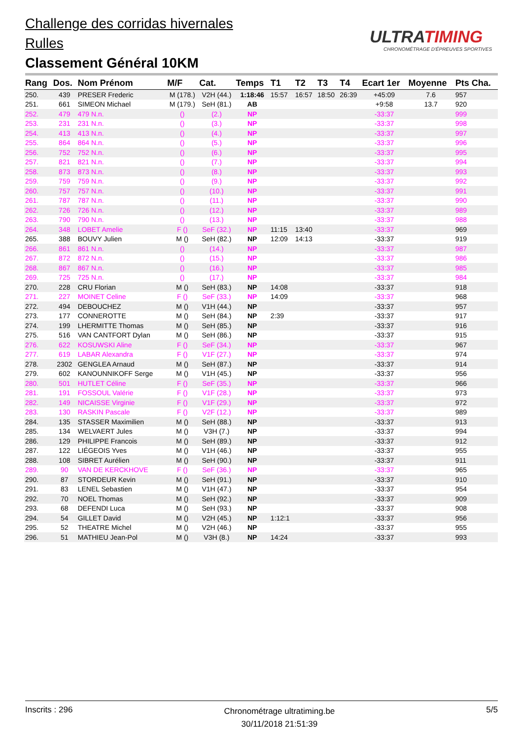Challenge des corridas hivernales
Rulles
Classement Général 10KM
ULTRATIMING
CHRONOMÉTRAGE D'ÉPREUVES SPORTIVES
| Rang | Dos. | Nom Prénom | M/F | Cat. | Temps | T1 | T2 | T3 | T4 | Ecart 1er | Moyenne | Pts Cha. |
| --- | --- | --- | --- | --- | --- | --- | --- | --- | --- | --- | --- | --- |
| 250. | 439 | PRESER Frederic | M (178.) | V2H (44.) | 1:18:46 | 15:57 | 16:57 | 18:50 | 26:39 | +45:09 | 7.6 | 957 |
| 251. | 661 | SIMEON Michael | M (179.) | SeH (81.) | AB | | | | | +9:58 | 13.7 | 920 |
| 252. | 479 | 479 N.n. | () | (2.) | NP | | | | | -33:37 | | 999 |
| 253. | 231 | 231 N.n. | () | (3.) | NP | | | | | -33:37 | | 998 |
| 254. | 413 | 413 N.n. | () | (4.) | NP | | | | | -33:37 | | 997 |
| 255. | 864 | 864 N.n. | () | (5.) | NP | | | | | -33:37 | | 996 |
| 256. | 752 | 752 N.n. | () | (6.) | NP | | | | | -33:37 | | 995 |
| 257. | 821 | 821 N.n. | () | (7.) | NP | | | | | -33:37 | | 994 |
| 258. | 873 | 873 N.n. | () | (8.) | NP | | | | | -33:37 | | 993 |
| 259. | 759 | 759 N.n. | () | (9.) | NP | | | | | -33:37 | | 992 |
| 260. | 757 | 757 N.n. | () | (10.) | NP | | | | | -33:37 | | 991 |
| 261. | 787 | 787 N.n. | () | (11.) | NP | | | | | -33:37 | | 990 |
| 262. | 726 | 726 N.n. | () | (12.) | NP | | | | | -33:37 | | 989 |
| 263. | 790 | 790 N.n. | () | (13.) | NP | | | | | -33:37 | | 988 |
| 264. | 348 | LOBET Amelie | F () | SeF (32.) | NP | 11:15 | 13:40 | | | -33:37 | | 969 |
| 265. | 388 | BOUVY Julien | M () | SeH (82.) | NP | 12:09 | 14:13 | | | -33:37 | | 919 |
| 266. | 861 | 861 N.n. | () | (14.) | NP | | | | | -33:37 | | 987 |
| 267. | 872 | 872 N.n. | () | (15.) | NP | | | | | -33:37 | | 986 |
| 268. | 867 | 867 N.n. | () | (16.) | NP | | | | | -33:37 | | 985 |
| 269. | 725 | 725 N.n. | () | (17.) | NP | | | | | -33:37 | | 984 |
| 270. | 228 | CRU Florian | M () | SeH (83.) | NP | 14:08 | | | | -33:37 | | 918 |
| 271. | 227 | MOINET Celine | F () | SeF (33.) | NP | 14:09 | | | | -33:37 | | 968 |
| 272. | 494 | DEBOUCHEZ | M () | V1H (44.) | NP | | | | | -33:37 | | 957 |
| 273. | 177 | CONNEROTTE | M () | SeH (84.) | NP | 2:39 | | | | -33:37 | | 917 |
| 274. | 199 | LHERMITTE Thomas | M () | SeH (85.) | NP | | | | | -33:37 | | 916 |
| 275. | 516 | VAN CANTFORT Dylan | M () | SeH (86.) | NP | | | | | -33:37 | | 915 |
| 276. | 622 | KOSUWSKI Aline | F () | SeF (34.) | NP | | | | | -33:37 | | 967 |
| 277. | 619 | LABAR Alexandra | F () | V1F (27.) | NP | | | | | -33:37 | | 974 |
| 278. | 2302 | GENGLEA Arnaud | M () | SeH (87.) | NP | | | | | -33:37 | | 914 |
| 279. | 602 | KANOUNNIKOFF Serge | M () | V1H (45.) | NP | | | | | -33:37 | | 956 |
| 280. | 501 | HUTLET Céline | F () | SeF (35.) | NP | | | | | -33:37 | | 966 |
| 281. | 191 | FOSSOUL Valérie | F () | V1F (28.) | NP | | | | | -33:37 | | 973 |
| 282. | 149 | NICAISSE Virginie | F () | V1F (29.) | NP | | | | | -33:37 | | 972 |
| 283. | 130 | RASKIN Pascale | F () | V2F (12.) | NP | | | | | -33:37 | | 989 |
| 284. | 135 | STASSER Maximilien | M () | SeH (88.) | NP | | | | | -33:37 | | 913 |
| 285. | 134 | WELVAERT Jules | M () | V3H (7.) | NP | | | | | -33:37 | | 994 |
| 286. | 129 | PHILIPPE Francois | M () | SeH (89.) | NP | | | | | -33:37 | | 912 |
| 287. | 122 | LIÉGEOIS Yves | M () | V1H (46.) | NP | | | | | -33:37 | | 955 |
| 288. | 108 | SIBRET Aurélien | M () | SeH (90.) | NP | | | | | -33:37 | | 911 |
| 289. | 90 | VAN DE KERCKHOVE | F () | SeF (36.) | NP | | | | | -33:37 | | 965 |
| 290. | 87 | STORDEUR Kevin | M () | SeH (91.) | NP | | | | | -33:37 | | 910 |
| 291. | 83 | LENEL Sebastien | M () | V1H (47.) | NP | | | | | -33:37 | | 954 |
| 292. | 70 | NOEL Thomas | M () | SeH (92.) | NP | | | | | -33:37 | | 909 |
| 293. | 68 | DEFENDI Luca | M () | SeH (93.) | NP | | | | | -33:37 | | 908 |
| 294. | 54 | GILLET David | M () | V2H (45.) | NP | 1:12:1 | | | | -33:37 | | 956 |
| 295. | 52 | THEATRE Michel | M () | V2H (46.) | NP | | | | | -33:37 | | 955 |
| 296. | 51 | MATHIEU Jean-Pol | M () | V3H (8.) | NP | 14:24 | | | | -33:37 | | 993 |
Inscrits : 296
Chronométrage ultratiming.be
30/11/2018 21:51:39
5/5